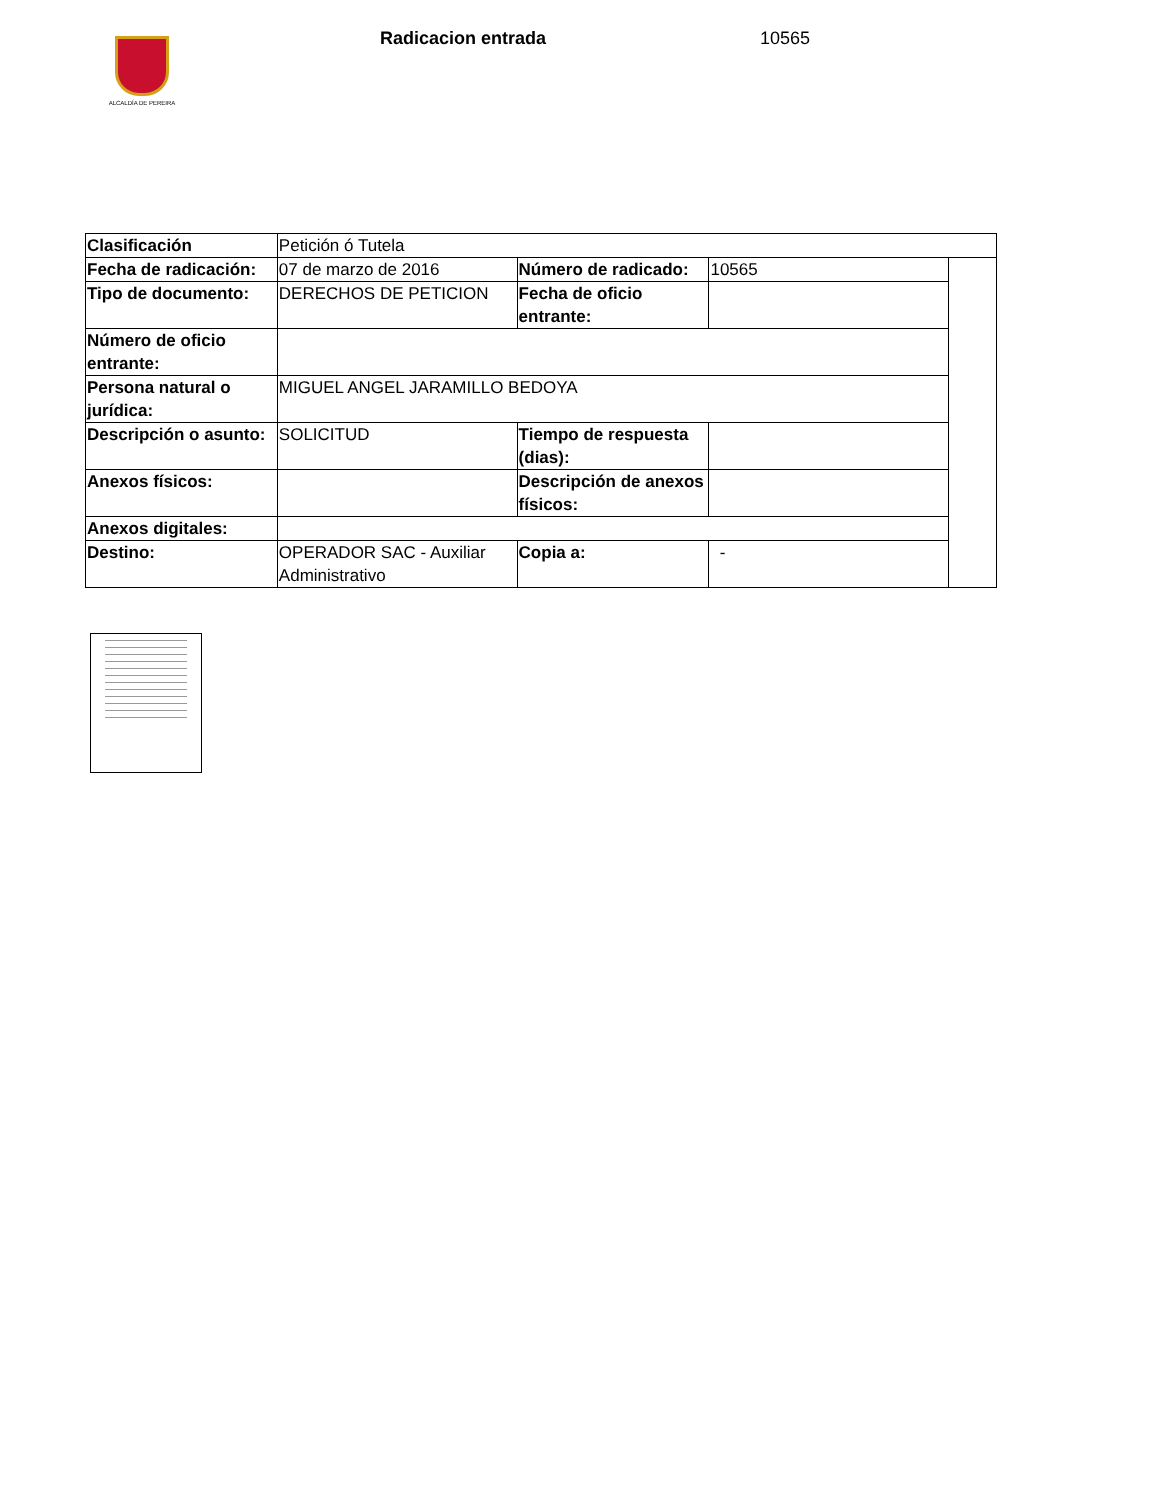ALCALDÍA DE PEREIRA
Radicacion entrada 10565
| Clasificación | Petición ó Tutela | | | |
| Fecha de radicación: | 07 de marzo de 2016 | Número de radicado: | 10565 | |
| Tipo de documento: | DERECHOS DE PETICION | Fecha de oficio entrante: | | |
| Número de oficio entrante: | | | | |
| Persona natural o jurídica: | MIGUEL ANGEL JARAMILLO BEDOYA | | | |
| Descripción o asunto: | SOLICITUD | Tiempo de respuesta (dias): | | |
| Anexos físicos: | | Descripción de anexos físicos: | | |
| Anexos digitales: | | | | |
| Destino: | OPERADOR SAC - Auxiliar Administrativo | Copia a: | - | |